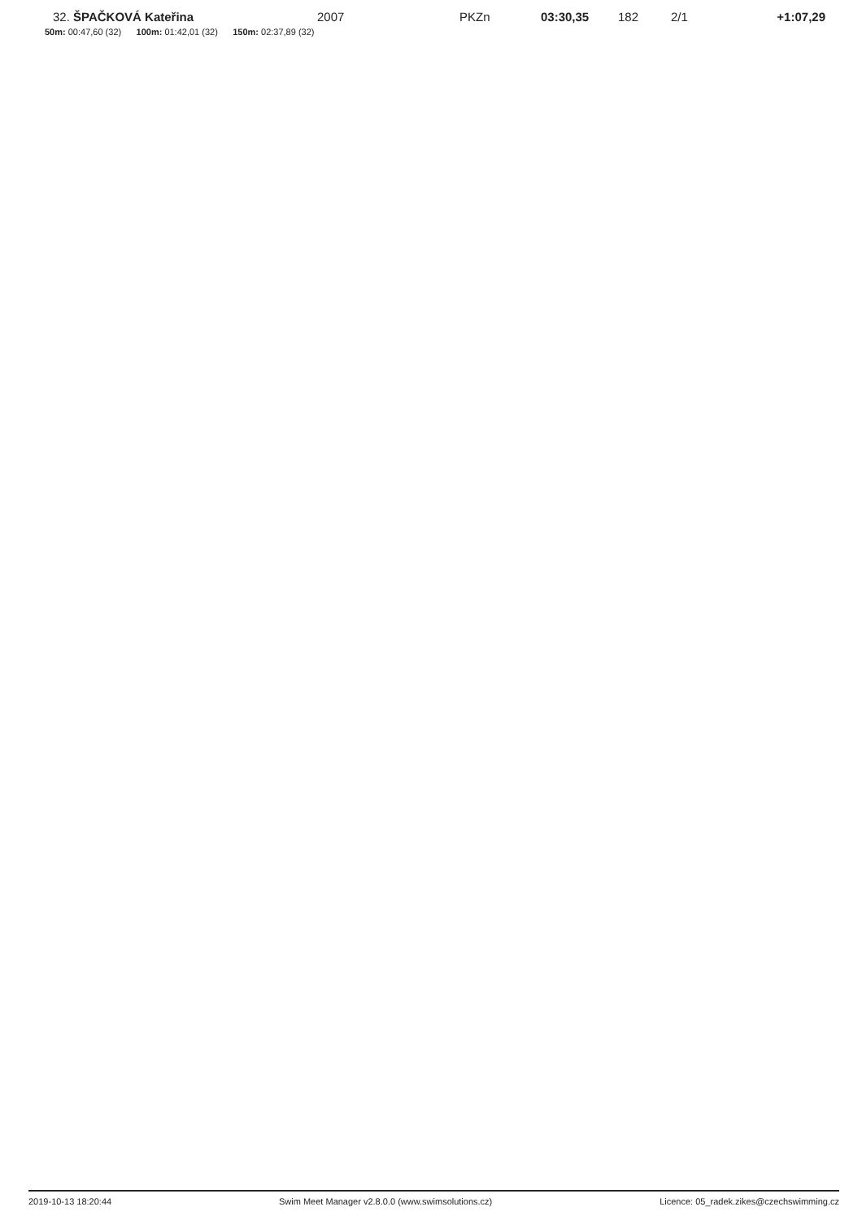| 32. | ŠPAČKOVÁ Kateřina | 2007 | PKZn | 03:30,35 | 182 | 2/1 | +1:07,29 |
| 50m: 00:47,60 (32) 100m: 01:42,01 (32) 150m: 02:37,89 (32) | | | | | | | |
2019-10-13 18:20:44 Swim Meet Manager v2.8.0.0 (www.swimsolutions.cz) Licence: 05_radek.zikes@czechswimming.cz